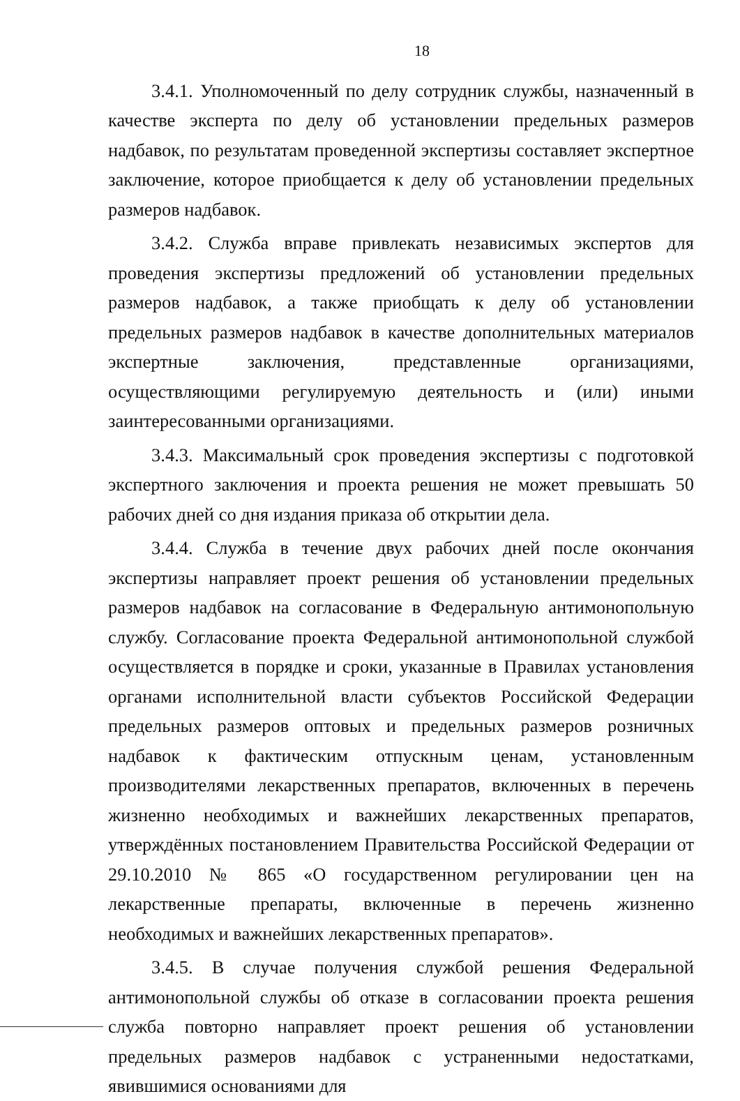18
3.4.1. Уполномоченный по делу сотрудник службы, назначенный в качестве эксперта по делу об установлении предельных размеров надбавок, по результатам проведенной экспертизы составляет экспертное заключение, которое приобщается к делу об установлении предельных размеров надбавок.
3.4.2. Служба вправе привлекать независимых экспертов для проведения экспертизы предложений об установлении предельных размеров надбавок, а также приобщать к делу об установлении предельных размеров надбавок в качестве дополнительных материалов экспертные заключения, представленные организациями, осуществляющими регулируемую деятельность и (или) иными заинтересованными организациями.
3.4.3. Максимальный срок проведения экспертизы с подготовкой экспертного заключения и проекта решения не может превышать 50 рабочих дней со дня издания приказа об открытии дела.
3.4.4. Служба в течение двух рабочих дней после окончания экспертизы направляет проект решения об установлении предельных размеров надбавок на согласование в Федеральную антимонопольную службу. Согласование проекта Федеральной антимонопольной службой осуществляется в порядке и сроки, указанные в Правилах установления органами исполнительной власти субъектов Российской Федерации предельных размеров оптовых и предельных размеров розничных надбавок к фактическим отпускным ценам, установленным производителями лекарственных препаратов, включенных в перечень жизненно необходимых и важнейших лекарственных препаратов, утверждённых постановлением Правительства Российской Федерации от 29.10.2010 № 865 «О государственном регулировании цен на лекарственные препараты, включенные в перечень жизненно необходимых и важнейших лекарственных препаратов».
3.4.5. В случае получения службой решения Федеральной антимонопольной службы об отказе в согласовании проекта решения служба повторно направляет проект решения об установлении предельных размеров надбавок с устраненными недостатками, явившимися основаниями для